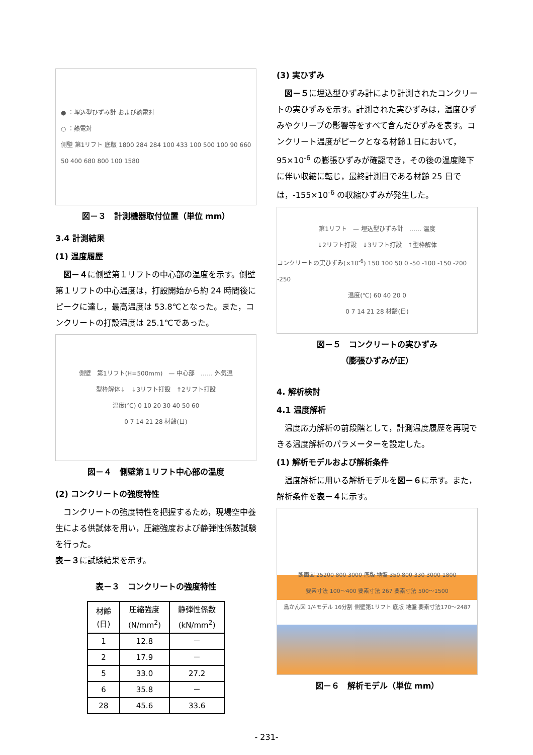● ：埋込型ひずみ計 および熱電対
○ ：熱電対
側壁 第1リフト 底版 1800 284 284 100 433 100 500 100 90 660 50 400 680 800 100 1580
図－３　計測機器取付位置（単位 mm）
3.4 計測結果
(1) 温度履歴
図－４に側壁第１リフトの中心部の温度を示す。側壁第１リフトの中心温度は，打設開始から約 24 時間後にピークに達し，最高温度は 53.8℃となった。また，コンクリートの打設温度は 25.1℃であった。
側壁　第1リフト(H=500mm)　— 中心部　…… 外気温
型枠解体↓　↓3リフト打設　↑2リフト打設
温度(℃) 0 10 20 30 40 50 60
0 7 14 21 28 材齢(日)
図－４　側壁第１リフト中心部の温度
(2) コンクリートの強度特性
コンクリートの強度特性を把握するため，現場空中養生による供試体を用い，圧縮強度および静弾性係数試験を行った。
表－３に試験結果を示す。
表－３　コンクリートの強度特性
| 材齢 (日) | 圧縮強度 (N/mm<sup>2</sup>) | 静弾性係数 (kN/mm<sup>2</sup>) |
| --- | --- | --- |
| 1 | 12.8 | － |
| 2 | 17.9 | － |
| 5 | 33.0 | 27.2 |
| 6 | 35.8 | － |
| 28 | 45.6 | 33.6 |
(3) 実ひずみ
図－５に埋込型ひずみ計により計測されたコンクリートの実ひずみを示す。計測された実ひずみは，温度ひずみやクリープの影響等をすべて含んだひずみを表す。コンクリート温度がピークとなる材齢１日において，95×10<sup>-6</sup> の膨張ひずみが確認でき，その後の温度降下に伴い収縮に転じ，最終計測日である材齢 25 日では，-155×10<sup>-6</sup> の収縮ひずみが発生した。
第1リフト　— 埋込型ひずみ計　…… 温度
↓2リフト打設　↓3リフト打設　↑型枠解体
コンクリートの実ひずみ(×10<sup>-6</sup>) 150 100 50 0 -50 -100 -150 -200 -250
温度(℃) 60 40 20 0
0 7 14 21 28 材齢(日)
図－５　コンクリートの実ひずみ
（膨張ひずみが正）
4. 解析検討
4.1 温度解析
温度応力解析の前段階として，計測温度履歴を再現できる温度解析のパラメーターを設定した。
(1) 解析モデルおよび解析条件
温度解析に用いる解析モデルを図－６に示す。また，解析条件を表－４に示す。
断面図 25200 800 3000 底版 地盤 350 800 330 3000 1800
要素寸法 100～400 要素寸法 267 要素寸法 500～1500
鳥かん図 1/4モデル 16分割 側壁第1リフト 底版 地盤 要素寸法170～2487
図－６　解析モデル（単位 mm）
- 231-